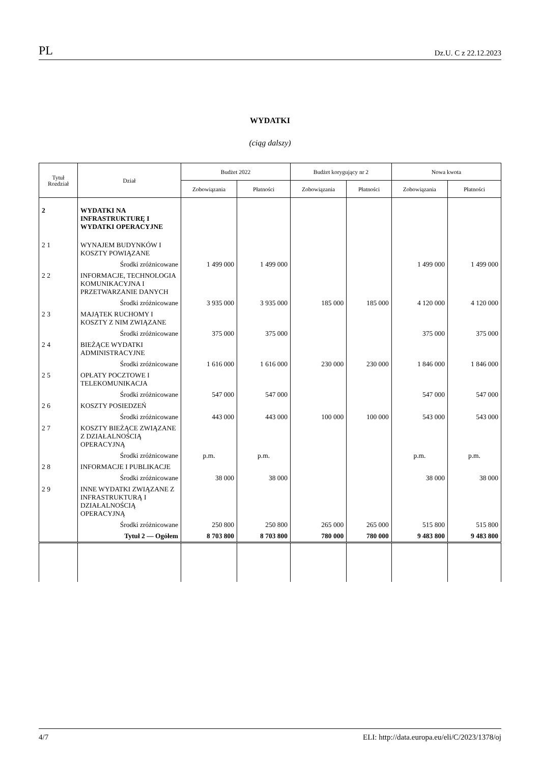PL Dz.U. C z 22.12.2023
WYDATKI
(ciąg dalszy)
| Tytuł Rozdział | Dział | Budżet 2022 | | Budżet korygujący nr 2 | | Nowa kwota | |
| --- | --- | --- | --- | --- | --- | --- | --- |
| | | Zobowiązania | Płatności | Zobowiązania | Płatności | Zobowiązania | Płatności |
| 2 | WYDATKI NA INFRASTRUKTURĘ I WYDATKI OPERACYJNE | | | | | | |
| 2 1 | WYNAJEM BUDYNKÓW I KOSZTY POWIĄZANE | | | | | | |
| | Środki zróżnicowane | 1 499 000 | 1 499 000 | | | 1 499 000 | 1 499 000 |
| 2 2 | INFORMACJE, TECHNOLOGIA KOMUNIKACYJNA I PRZETWARZANIE DANYCH | | | | | | |
| | Środki zróżnicowane | 3 935 000 | 3 935 000 | 185 000 | 185 000 | 4 120 000 | 4 120 000 |
| 2 3 | MAJĄTEK RUCHOMY I KOSZTY Z NIM ZWIĄZANE | | | | | | |
| | Środki zróżnicowane | 375 000 | 375 000 | | | 375 000 | 375 000 |
| 2 4 | BIEŻĄCE WYDATKI ADMINISTRACYJNE | | | | | | |
| | Środki zróżnicowane | 1 616 000 | 1 616 000 | 230 000 | 230 000 | 1 846 000 | 1 846 000 |
| 2 5 | OPŁATY POCZTOWE I TELEKOMUNIKACJA | | | | | | |
| | Środki zróżnicowane | 547 000 | 547 000 | | | 547 000 | 547 000 |
| 2 6 | KOSZTY POSIEDZEŃ | | | | | | |
| | Środki zróżnicowane | 443 000 | 443 000 | 100 000 | 100 000 | 543 000 | 543 000 |
| 2 7 | KOSZTY BIEŻĄCE ZWIĄZANE Z DZIAŁALNOŚCIĄ OPERACYJNĄ | | | | | | |
| | Środki zróżnicowane | p.m. | p.m. | | | p.m. | p.m. |
| 2 8 | INFORMACJE I PUBLIKACJE | | | | | | |
| | Środki zróżnicowane | 38 000 | 38 000 | | | 38 000 | 38 000 |
| 2 9 | INNE WYDATKI ZWIĄZANE Z INFRASTRUKTURĄ I DZIAŁALNOŚCIĄ OPERACYJNĄ | | | | | | |
| | Środki zróżnicowane | 250 800 | 250 800 | 265 000 | 265 000 | 515 800 | 515 800 |
| | Tytuł 2 — Ogółem | 8 703 800 | 8 703 800 | 780 000 | 780 000 | 9 483 800 | 9 483 800 |
4/7 ELI: http://data.europa.eu/eli/C/2023/1378/oj